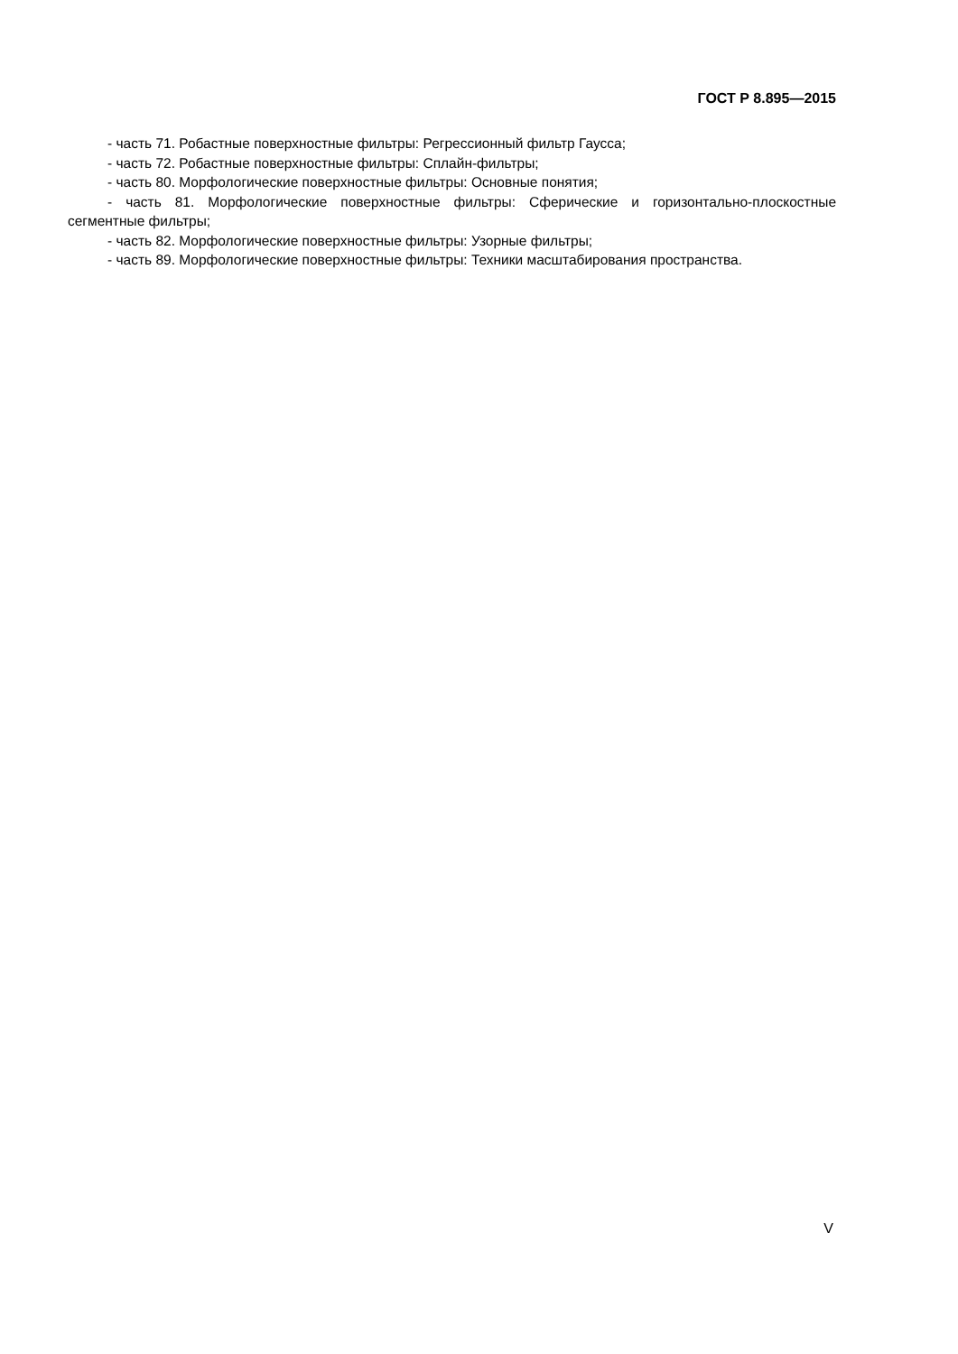ГОСТ Р 8.895—2015
- часть 71. Робастные поверхностные фильтры: Регрессионный фильтр Гаусса;
- часть 72. Робастные поверхностные фильтры: Сплайн-фильтры;
- часть 80. Морфологические поверхностные фильтры: Основные понятия;
- часть 81. Морфологические поверхностные фильтры: Сферические и горизонтально-плоскостные сегментные фильтры;
- часть 82. Морфологические поверхностные фильтры: Узорные фильтры;
- часть 89. Морфологические поверхностные фильтры: Техники масштабирования пространства.
V